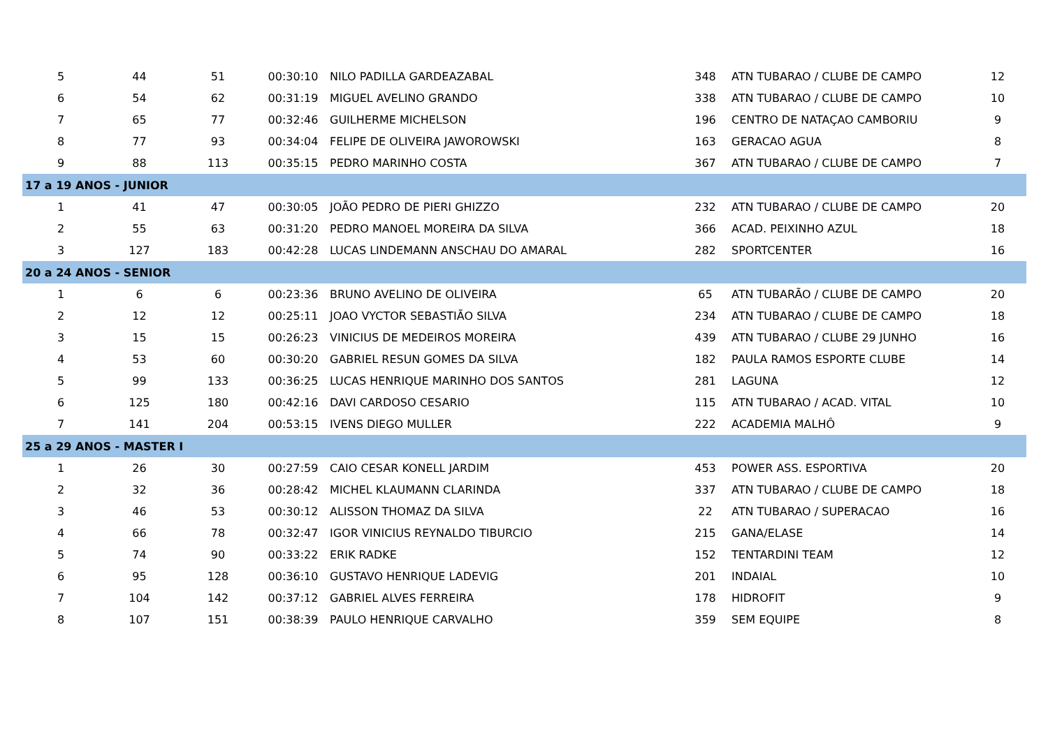| 5 | 44 | 51 | 00:30:10 | NILO PADILLA GARDEAZABAL | 348 | ATN TUBARAO / CLUBE DE CAMPO | 12 |
| 6 | 54 | 62 | 00:31:19 | MIGUEL AVELINO GRANDO | 338 | ATN TUBARAO / CLUBE DE CAMPO | 10 |
| 7 | 65 | 77 | 00:32:46 | GUILHERME MICHELSON | 196 | CENTRO DE NATAÇAO CAMBORIU | 9 |
| 8 | 77 | 93 | 00:34:04 | FELIPE DE OLIVEIRA JAWOROWSKI | 163 | GERACAO AGUA | 8 |
| 9 | 88 | 113 | 00:35:15 | PEDRO MARINHO COSTA | 367 | ATN TUBARAO / CLUBE DE CAMPO | 7 |
| 17 a 19 ANOS - JUNIOR | | | | | | | |
| 1 | 41 | 47 | 00:30:05 | JOÃO PEDRO DE PIERI GHIZZO | 232 | ATN TUBARAO / CLUBE DE CAMPO | 20 |
| 2 | 55 | 63 | 00:31:20 | PEDRO MANOEL MOREIRA DA SILVA | 366 | ACAD. PEIXINHO AZUL | 18 |
| 3 | 127 | 183 | 00:42:28 | LUCAS LINDEMANN ANSCHAU DO AMARAL | 282 | SPORTCENTER | 16 |
| 20 a 24 ANOS - SENIOR | | | | | | | |
| 1 | 6 | 6 | 00:23:36 | BRUNO AVELINO DE OLIVEIRA | 65 | ATN TUBARÃO / CLUBE DE CAMPO | 20 |
| 2 | 12 | 12 | 00:25:11 | JOAO VYCTOR SEBASTIÃO SILVA | 234 | ATN TUBARAO / CLUBE DE CAMPO | 18 |
| 3 | 15 | 15 | 00:26:23 | VINICIUS DE MEDEIROS MOREIRA | 439 | ATN TUBARAO / CLUBE 29 JUNHO | 16 |
| 4 | 53 | 60 | 00:30:20 | GABRIEL RESUN GOMES DA SILVA | 182 | PAULA RAMOS ESPORTE CLUBE | 14 |
| 5 | 99 | 133 | 00:36:25 | LUCAS HENRIQUE MARINHO DOS SANTOS | 281 | LAGUNA | 12 |
| 6 | 125 | 180 | 00:42:16 | DAVI CARDOSO CESARIO | 115 | ATN TUBARAO / ACAD. VITAL | 10 |
| 7 | 141 | 204 | 00:53:15 | IVENS DIEGO MULLER | 222 | ACADEMIA MALHÔ | 9 |
| 25 a 29 ANOS - MASTER I | | | | | | | |
| 1 | 26 | 30 | 00:27:59 | CAIO CESAR KONELL JARDIM | 453 | POWER ASS. ESPORTIVA | 20 |
| 2 | 32 | 36 | 00:28:42 | MICHEL KLAUMANN CLARINDA | 337 | ATN TUBARAO / CLUBE DE CAMPO | 18 |
| 3 | 46 | 53 | 00:30:12 | ALISSON THOMAZ DA SILVA | 22 | ATN TUBARAO / SUPERACAO | 16 |
| 4 | 66 | 78 | 00:32:47 | IGOR VINICIUS REYNALDO TIBURCIO | 215 | GANA/ELASE | 14 |
| 5 | 74 | 90 | 00:33:22 | ERIK RADKE | 152 | TENTARDINI TEAM | 12 |
| 6 | 95 | 128 | 00:36:10 | GUSTAVO HENRIQUE LADEVIG | 201 | INDAIAL | 10 |
| 7 | 104 | 142 | 00:37:12 | GABRIEL ALVES FERREIRA | 178 | HIDROFIT | 9 |
| 8 | 107 | 151 | 00:38:39 | PAULO HENRIQUE CARVALHO | 359 | SEM EQUIPE | 8 |